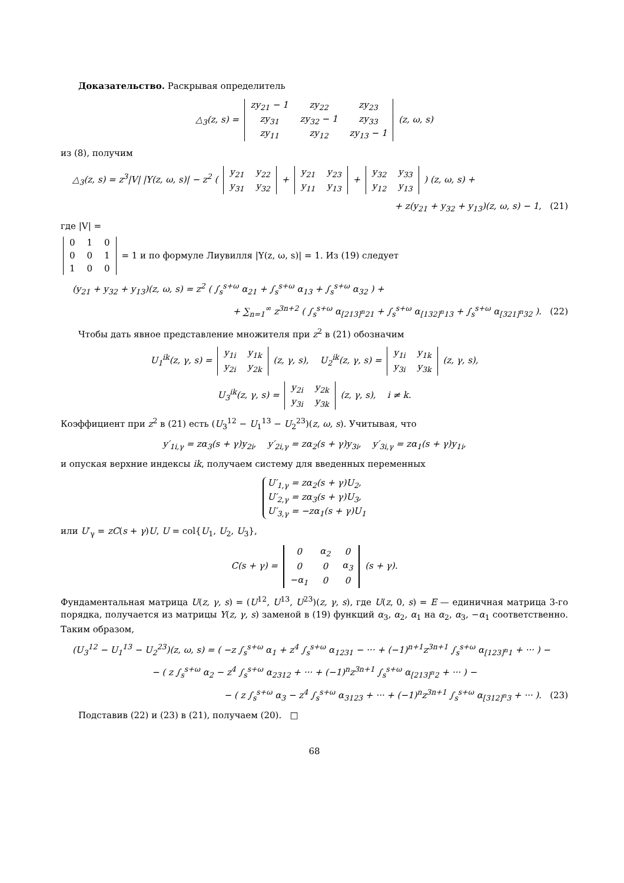Доказательство. Раскрывая определитель
△<sub>3</sub>(z, s) =
| zy<sub>21</sub> − 1 | zy<sub>22</sub> | zy<sub>23</sub> |
| zy<sub>31</sub> | zy<sub>32</sub> − 1 | zy<sub>33</sub> |
| zy<sub>11</sub> | zy<sub>12</sub> | zy<sub>13</sub> − 1 |
(z, ω, s)
из (8), получим
△<sub>3</sub>(z, s) = z<sup>3</sup>|V| |Y(z, ω, s)| − z<sup>2</sup> (
| y<sub>21</sub> | y<sub>22</sub> |
| y<sub>31</sub> | y<sub>32</sub> |
+
| y<sub>21</sub> | y<sub>23</sub> |
| y<sub>11</sub> | y<sub>13</sub> |
+
| y<sub>32</sub> | y<sub>33</sub> |
| y<sub>12</sub> | y<sub>13</sub> |
) (z, ω, s) +
+ z(y<sub>21</sub> + y<sub>32</sub> + y<sub>13</sub>)(z, ω, s) − 1, (21)
где |V| =
| 0 | 1 | 0 |
| 0 | 0 | 1 |
| 1 | 0 | 0 |
= 1 и по формуле Лиувилля |Y(z, ω, s)| = 1. Из (19) следует
(y<sub>21</sub> + y<sub>32</sub> + y<sub>13</sub>)(z, ω, s) = z<sup>2</sup> ( ∫<sub>s</sub><sup>s+ω</sup> α<sub>21</sub> + ∫<sub>s</sub><sup>s+ω</sup> α<sub>13</sub> + ∫<sub>s</sub><sup>s+ω</sup> α<sub>32</sub> ) +
+ ∑<sub>n=1</sub><sup>∞</sup> z<sup>3n+2</sup> ( ∫<sub>s</sub><sup>s+ω</sup> α<sub>[213]<sup>n</sup>21</sub> + ∫<sub>s</sub><sup>s+ω</sup> α<sub>[132]<sup>n</sup>13</sub> + ∫<sub>s</sub><sup>s+ω</sup> α<sub>[321]<sup>n</sup>32</sub> ). (22)
Чтобы дать явное представление множителя при z<sup>2</sup> в (21) обозначим
U<sub>1</sub><sup>ik</sup>(z, γ, s) =
| y<sub>1i</sub> | y<sub>1k</sub> |
| y<sub>2i</sub> | y<sub>2k</sub> |
(z, γ, s), U<sub>2</sub><sup>ik</sup>(z, γ, s) =
| y<sub>1i</sub> | y<sub>1k</sub> |
| y<sub>3i</sub> | y<sub>3k</sub> |
(z, γ, s),
U<sub>3</sub><sup>ik</sup>(z, γ, s) =
| y<sub>2i</sub> | y<sub>2k</sub> |
| y<sub>3i</sub> | y<sub>3k</sub> |
(z, γ, s), i ≠ k.
Коэффициент при z<sup>2</sup> в (21) есть (U<sub>3</sub><sup>12</sup> − U<sub>1</sub><sup>13</sup> − U<sub>2</sub><sup>23</sup>)(z, ω, s). Учитывая, что
y′<sub>1i,γ</sub> = zα<sub>3</sub>(s + γ)y<sub>2i</sub>, y′<sub>2i,γ</sub> = zα<sub>2</sub>(s + γ)y<sub>3i</sub>, y′<sub>3i,γ</sub> = zα<sub>1</sub>(s + γ)y<sub>1i</sub>,
и опуская верхние индексы ik, получаем систему для введенных переменных
U′<sub>1,γ</sub> = zα<sub>2</sub>(s + γ)U<sub>2</sub>,
U′<sub>2,γ</sub> = zα<sub>3</sub>(s + γ)U<sub>3</sub>,
U′<sub>3,γ</sub> = −zα<sub>1</sub>(s + γ)U<sub>1</sub>
или U′<sub>γ</sub> = zC(s + γ)U, U = col{U<sub>1</sub>, U<sub>2</sub>, U<sub>3</sub>},
C(s + γ) =
| 0 | α<sub>2</sub> | 0 |
| 0 | 0 | α<sub>3</sub> |
| −α<sub>1</sub> | 0 | 0 |
(s + γ).
Фундаментальная матрица U(z, γ, s) = (U<sup>12</sup>, U<sup>13</sup>, U<sup>23</sup>)(z, γ, s), где U(z, 0, s) = E — единичная матрица 3-го порядка, получается из матрицы Y(z, γ, s) заменой в (19) функций α<sub>3</sub>, α<sub>2</sub>, α<sub>1</sub> на α<sub>2</sub>, α<sub>3</sub>, −α<sub>1</sub> соответственно. Таким образом,
(U<sub>3</sub><sup>12</sup> − U<sub>1</sub><sup>13</sup> − U<sub>2</sub><sup>23</sup>)(z, ω, s) = ( −z ∫<sub>s</sub><sup>s+ω</sup> α<sub>1</sub> + z<sup>4</sup> ∫<sub>s</sub><sup>s+ω</sup> α<sub>1231</sub> − ··· + (−1)<sup>n+1</sup>z<sup>3n+1</sup> ∫<sub>s</sub><sup>s+ω</sup> α<sub>[123]<sup>n</sup>1</sub> + ··· ) −
− ( z ∫<sub>s</sub><sup>s+ω</sup> α<sub>2</sub> − z<sup>4</sup> ∫<sub>s</sub><sup>s+ω</sup> α<sub>2312</sub> + ··· + (−1)<sup>n</sup>z<sup>3n+1</sup> ∫<sub>s</sub><sup>s+ω</sup> α<sub>[213]<sup>n</sup>2</sub> + ··· ) −
− ( z ∫<sub>s</sub><sup>s+ω</sup> α<sub>3</sub> − z<sup>4</sup> ∫<sub>s</sub><sup>s+ω</sup> α<sub>3123</sub> + ··· + (−1)<sup>n</sup>z<sup>3n+1</sup> ∫<sub>s</sub><sup>s+ω</sup> α<sub>[312]<sup>n</sup>3</sub> + ··· ). (23)
Подставив (22) и (23) в (21), получаем (20). □
68